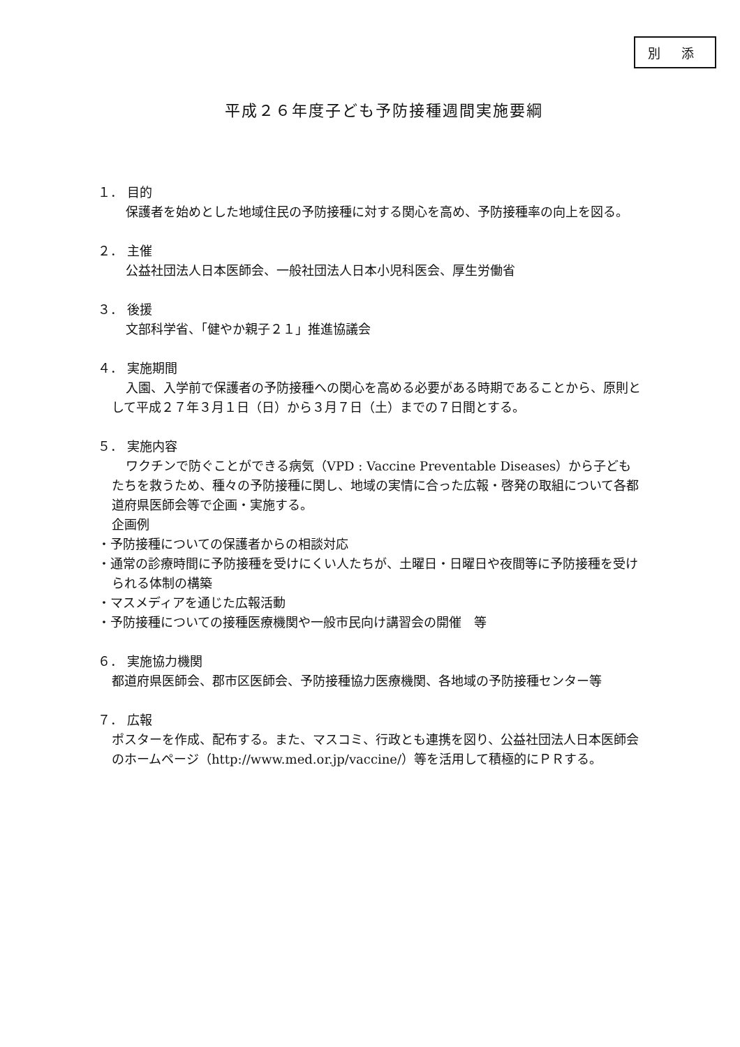別 添
平成２６年度子ども予防接種週間実施要綱
１． 目的
保護者を始めとした地域住民の予防接種に対する関心を高め、予防接種率の向上を図る。
２． 主催
公益社団法人日本医師会、一般社団法人日本小児科医会、厚生労働省
３． 後援
文部科学省、「健やか親子２１」推進協議会
４． 実施期間
入園、入学前で保護者の予防接種への関心を高める必要がある時期であることから、原則として平成２７年３月１日（日）から３月７日（土）までの７日間とする。
５． 実施内容
ワクチンで防ぐことができる病気（VPD : Vaccine Preventable Diseases）から子どもたちを救うため、種々の予防接種に関し、地域の実情に合った広報・啓発の取組について各都道府県医師会等で企画・実施する。
企画例
・予防接種についての保護者からの相談対応
・通常の診療時間に予防接種を受けにくい人たちが、土曜日・日曜日や夜間等に予防接種を受けられる体制の構築
・マスメディアを通じた広報活動
・予防接種についての接種医療機関や一般市民向け講習会の開催　等
６． 実施協力機関
都道府県医師会、郡市区医師会、予防接種協力医療機関、各地域の予防接種センター等
７． 広報
ポスターを作成、配布する。また、マスコミ、行政とも連携を図り、公益社団法人日本医師会のホームページ（http://www.med.or.jp/vaccine/）等を活用して積極的にＰＲする。